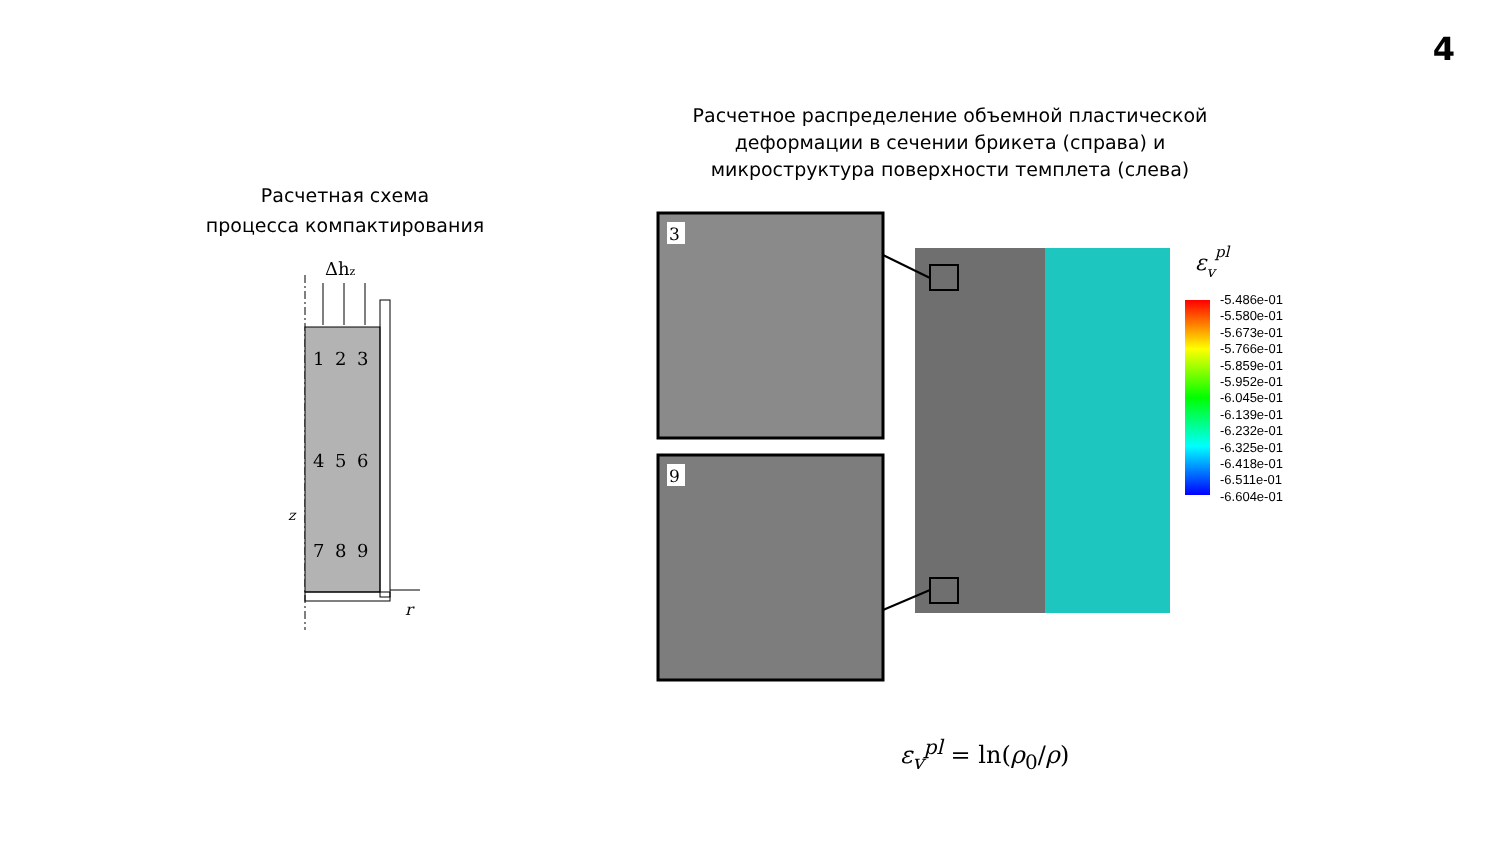4
Расчетная схема
процесса компактирования
Расчетное распределение объемной пластической деформации в сечении брикета (справа) и микроструктура поверхности темплета (слева)
Δhz
1
2
3
4
5
6
7
8
9
z
r
3
9
εvpl
-5.486e-01
-5.580e-01
-5.673e-01
-5.766e-01
-5.859e-01
-5.952e-01
-6.045e-01
-6.139e-01
-6.232e-01
-6.325e-01
-6.418e-01
-6.511e-01
-6.604e-01
ε<sub>v</sub><sup>pl</sup> = ln(ρ<sub>0</sub>/ρ)